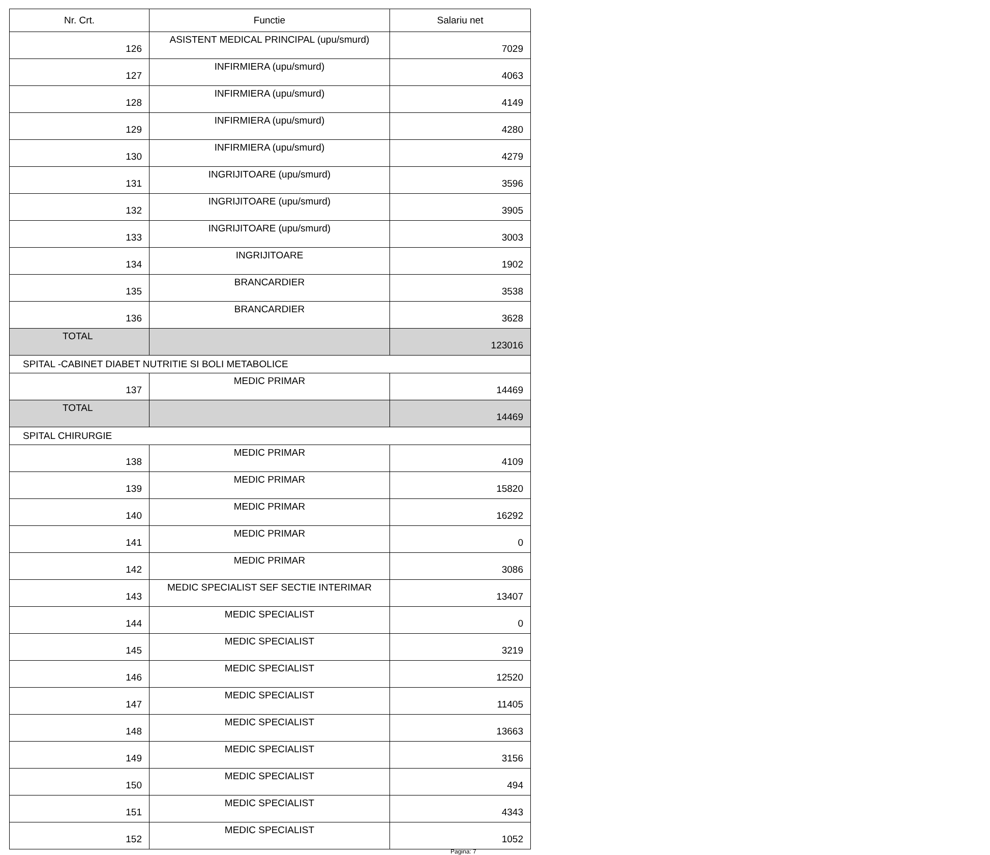| Nr. Crt. | Functie | Salariu net |
| --- | --- | --- |
| 126 | ASISTENT MEDICAL PRINCIPAL (upu/smurd) | 7029 |
| 127 | INFIRMIERA (upu/smurd) | 4063 |
| 128 | INFIRMIERA (upu/smurd) | 4149 |
| 129 | INFIRMIERA (upu/smurd) | 4280 |
| 130 | INFIRMIERA (upu/smurd) | 4279 |
| 131 | INGRIJITOARE (upu/smurd) | 3596 |
| 132 | INGRIJITOARE (upu/smurd) | 3905 |
| 133 | INGRIJITOARE (upu/smurd) | 3003 |
| 134 | INGRIJITOARE | 1902 |
| 135 | BRANCARDIER | 3538 |
| 136 | BRANCARDIER | 3628 |
| TOTAL | | 123016 |
| SPITAL -CABINET DIABET NUTRITIE SI BOLI METABOLICE | | |
| 137 | MEDIC PRIMAR | 14469 |
| TOTAL | | 14469 |
| SPITAL CHIRURGIE | | |
| 138 | MEDIC PRIMAR | 4109 |
| 139 | MEDIC PRIMAR | 15820 |
| 140 | MEDIC PRIMAR | 16292 |
| 141 | MEDIC PRIMAR | 0 |
| 142 | MEDIC PRIMAR | 3086 |
| 143 | MEDIC SPECIALIST SEF SECTIE INTERIMAR | 13407 |
| 144 | MEDIC SPECIALIST | 0 |
| 145 | MEDIC SPECIALIST | 3219 |
| 146 | MEDIC SPECIALIST | 12520 |
| 147 | MEDIC SPECIALIST | 11405 |
| 148 | MEDIC SPECIALIST | 13663 |
| 149 | MEDIC SPECIALIST | 3156 |
| 150 | MEDIC SPECIALIST | 494 |
| 151 | MEDIC SPECIALIST | 4343 |
| 152 | MEDIC SPECIALIST | 1052 |
Pagina: 7